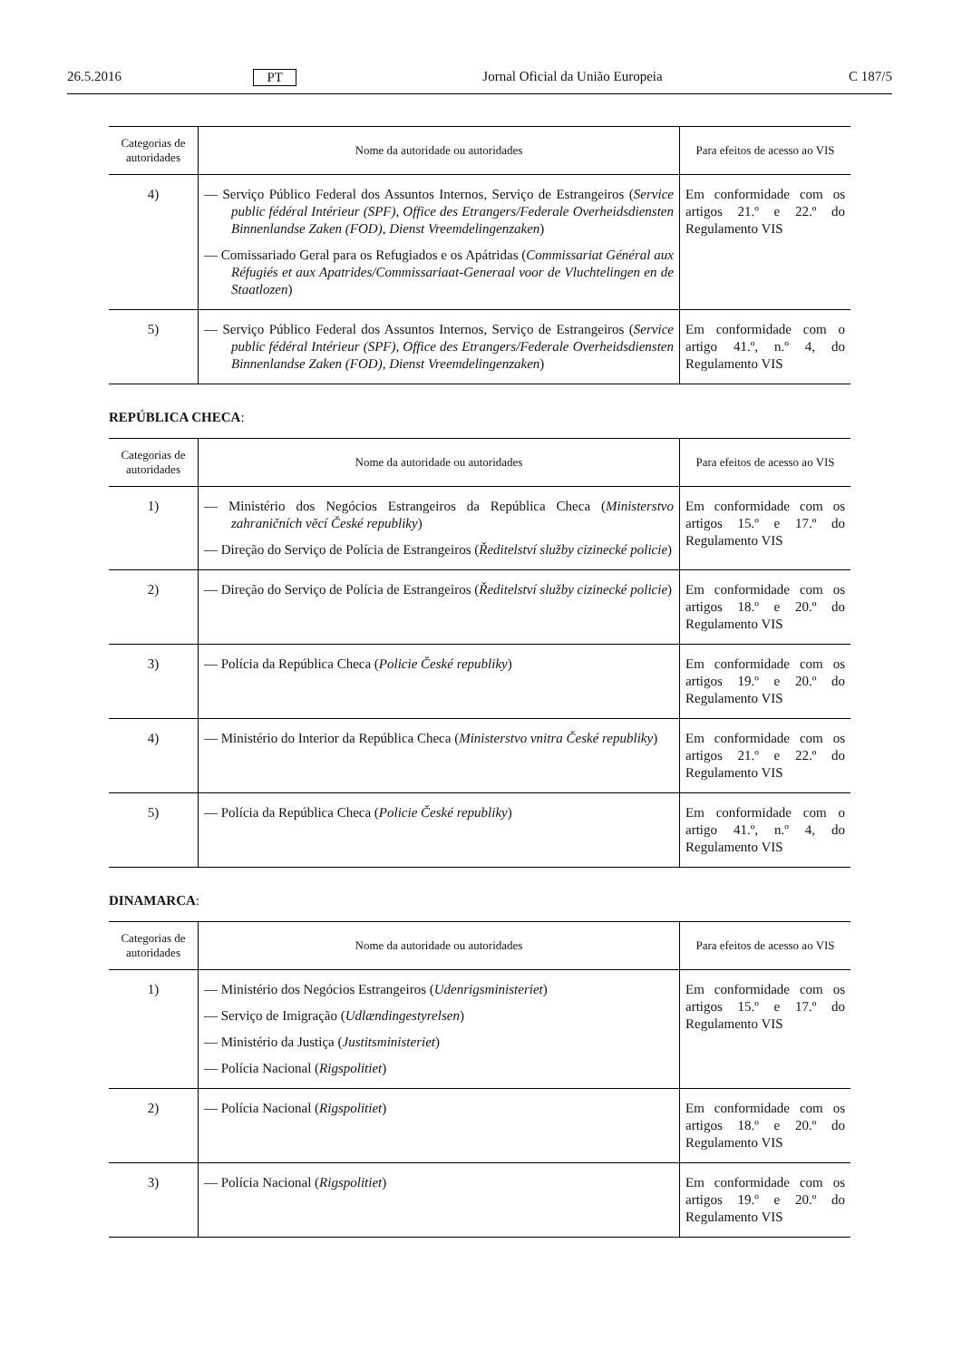26.5.2016 PT Jornal Oficial da União Europeia C 187/5
| Categorias de autoridades | Nome da autoridade ou autoridades | Para efeitos de acesso ao VIS |
| --- | --- | --- |
| 4) | — Serviço Público Federal dos Assuntos Internos, Serviço de Estrangeiros ( Service public fédéral Intérieur (SPF), Office des Etrangers/Federale Overheidsdiensten Binnenlandse Zaken (FOD), Dienst Vreemdelingenzaken ) — Comissariado Geral para os Refugiados e os Apátridas ( Commissariat Général aux Réfugiés et aux Apatrides/Commissariaat-Generaal voor de Vluchtelingen en de Staatlozen ) | Em conformidade com os artigos 21.º e 22.º do Regulamento VIS |
| 5) | — Serviço Público Federal dos Assuntos Internos, Serviço de Estrangeiros ( Service public fédéral Intérieur (SPF), Office des Etrangers/Federale Overheidsdiensten Binnenlandse Zaken (FOD), Dienst Vreemdelingenzaken ) | Em conformidade com o artigo 41.º, n.º 4, do Regulamento VIS |
REPÚBLICA CHECA:
| Categorias de autoridades | Nome da autoridade ou autoridades | Para efeitos de acesso ao VIS |
| --- | --- | --- |
| 1) | — Ministério dos Negócios Estrangeiros da República Checa ( Ministerstvo zahraničních věcí České republiky ) — Direção do Serviço de Polícia de Estrangeiros ( Ředitelství služby cizinecké policie ) | Em conformidade com os artigos 15.º e 17.º do Regulamento VIS |
| 2) | — Direção do Serviço de Polícia de Estrangeiros ( Ředitelství služby cizinecké policie ) | Em conformidade com os artigos 18.º e 20.º do Regulamento VIS |
| 3) | — Polícia da República Checa ( Policie České republiky ) | Em conformidade com os artigos 19.º e 20.º do Regulamento VIS |
| 4) | — Ministério do Interior da República Checa ( Ministerstvo vnitra České republiky ) | Em conformidade com os artigos 21.º e 22.º do Regulamento VIS |
| 5) | — Polícia da República Checa ( Policie České republiky ) | Em conformidade com o artigo 41.º, n.º 4, do Regulamento VIS |
DINAMARCA:
| Categorias de autoridades | Nome da autoridade ou autoridades | Para efeitos de acesso ao VIS |
| --- | --- | --- |
| 1) | — Ministério dos Negócios Estrangeiros ( Udenrigsministeriet ) — Serviço de Imigração ( Udlændingestyrelsen ) — Ministério da Justiça ( Justitsministeriet ) — Polícia Nacional ( Rigspolitiet ) | Em conformidade com os artigos 15.º e 17.º do Regulamento VIS |
| 2) | — Polícia Nacional ( Rigspolitiet ) | Em conformidade com os artigos 18.º e 20.º do Regulamento VIS |
| 3) | — Polícia Nacional ( Rigspolitiet ) | Em conformidade com os artigos 19.º e 20.º do Regulamento VIS |